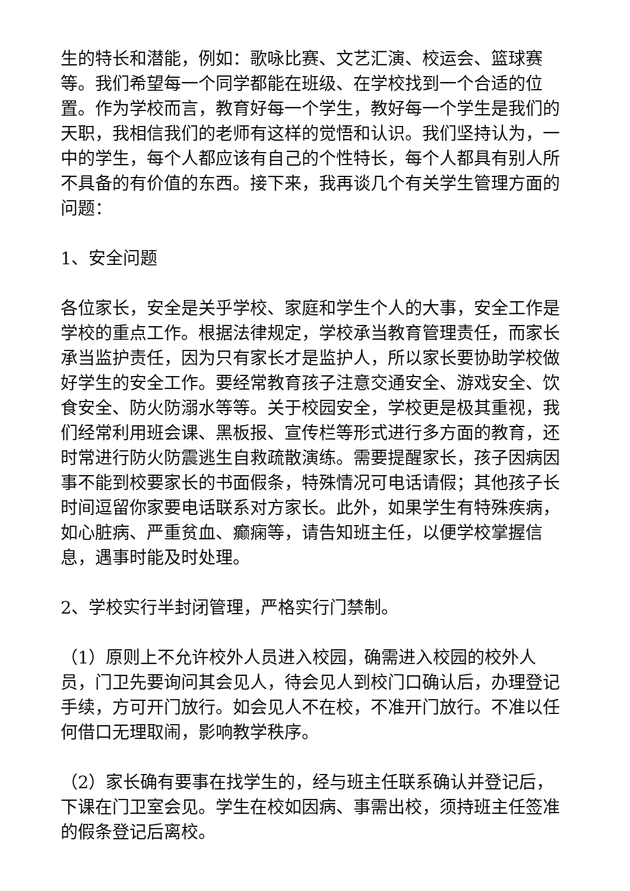生的特长和潜能，例如：歌咏比赛、文艺汇演、校运会、篮球赛等。我们希望每一个同学都能在班级、在学校找到一个合适的位置。作为学校而言，教育好每一个学生，教好每一个学生是我们的天职，我相信我们的老师有这样的觉悟和认识。我们坚持认为，一中的学生，每个人都应该有自己的个性特长，每个人都具有别人所不具备的有价值的东西。接下来，我再谈几个有关学生管理方面的问题：
1、安全问题
各位家长，安全是关乎学校、家庭和学生个人的大事，安全工作是学校的重点工作。根据法律规定，学校承当教育管理责任，而家长承当监护责任，因为只有家长才是监护人，所以家长要协助学校做好学生的安全工作。要经常教育孩子注意交通安全、游戏安全、饮食安全、防火防溺水等等。关于校园安全，学校更是极其重视，我们经常利用班会课、黑板报、宣传栏等形式进行多方面的教育，还时常进行防火防震逃生自救疏散演练。需要提醒家长，孩子因病因事不能到校要家长的书面假条，特殊情况可电话请假；其他孩子长时间逗留你家要电话联系对方家长。此外，如果学生有特殊疾病，如心脏病、严重贫血、癫痫等，请告知班主任，以便学校掌握信息，遇事时能及时处理。
2、学校实行半封闭管理，严格实行门禁制。
（1）原则上不允许校外人员进入校园，确需进入校园的校外人员，门卫先要询问其会见人，待会见人到校门口确认后，办理登记手续，方可开门放行。如会见人不在校，不准开门放行。不准以任何借口无理取闹，影响教学秩序。
（2）家长确有要事在找学生的，经与班主任联系确认并登记后，下课在门卫室会见。学生在校如因病、事需出校，须持班主任签准的假条登记后离校。